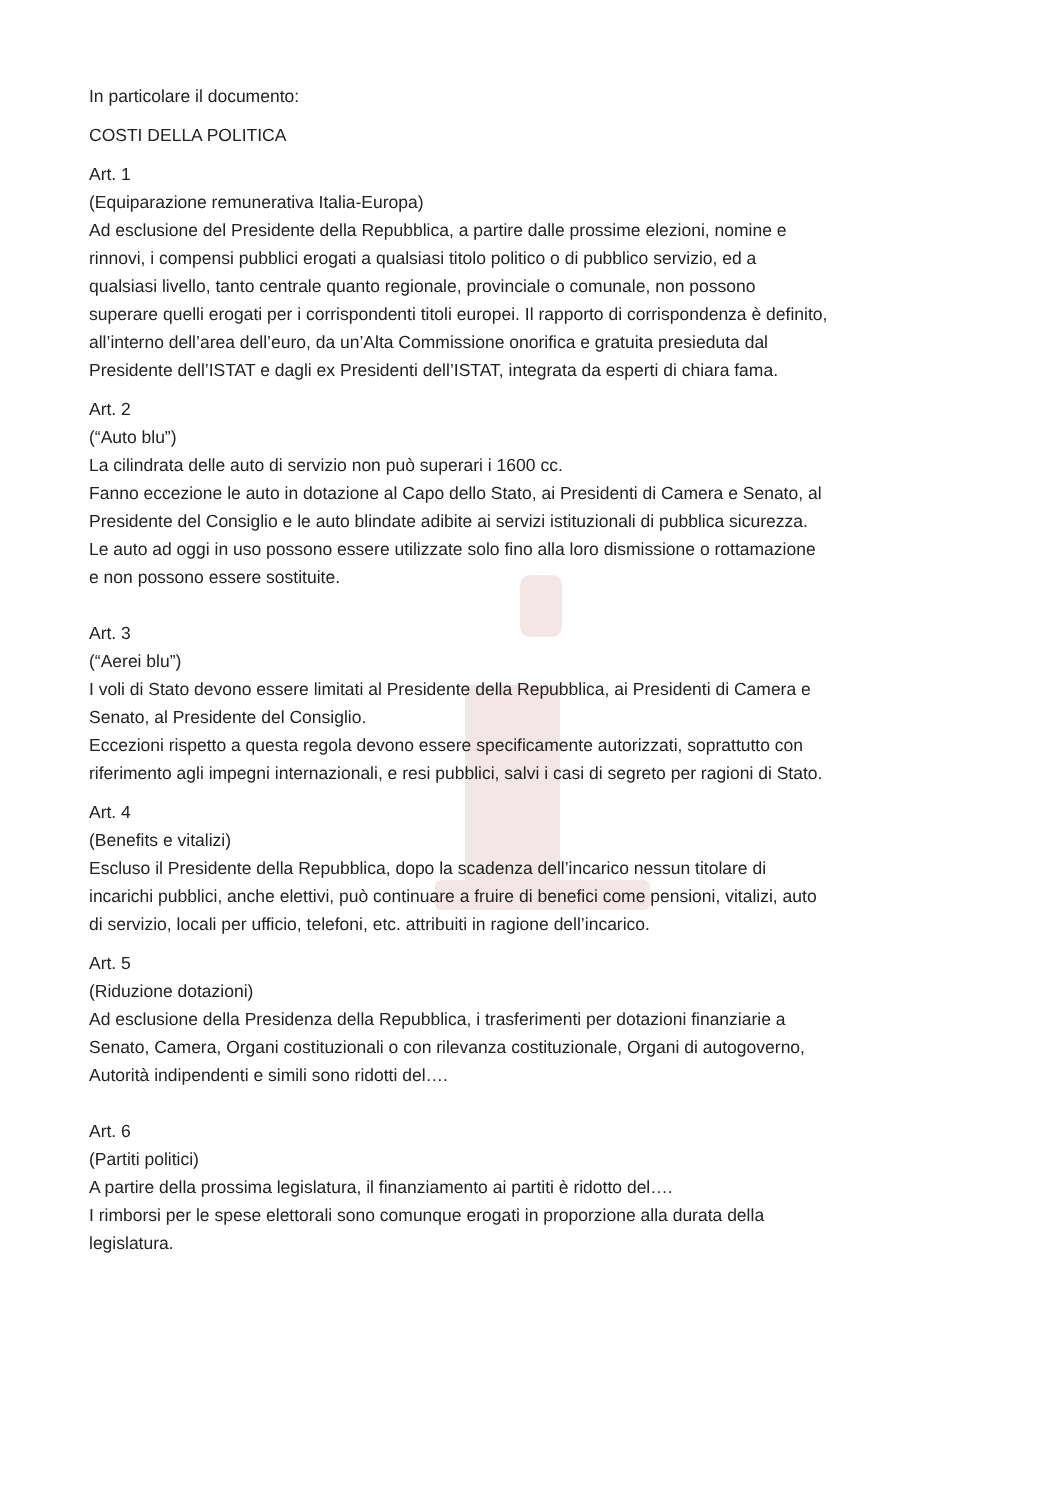In particolare il documento:
COSTI DELLA POLITICA
Art. 1
(Equiparazione remunerativa Italia-Europa)
Ad esclusione del Presidente della Repubblica, a partire dalle prossime elezioni, nomine e rinnovi, i compensi pubblici erogati a qualsiasi titolo politico o di pubblico servizio, ed a qualsiasi livello, tanto centrale quanto regionale, provinciale o comunale, non possono superare quelli erogati per i corrispondenti titoli europei. Il rapporto di corrispondenza è definito, all’interno dell’area dell’euro, da un’Alta Commissione onorifica e gratuita presieduta dal Presidente dell’ISTAT e dagli ex Presidenti dell’ISTAT, integrata da esperti di chiara fama.
Art. 2
(“Auto blu”)
La cilindrata delle auto di servizio non può superari i 1600 cc.
Fanno eccezione le auto in dotazione al Capo dello Stato, ai Presidenti di Camera e Senato, al Presidente del Consiglio e le auto blindate adibite ai servizi istituzionali di pubblica sicurezza.
Le auto ad oggi in uso possono essere utilizzate solo fino alla loro dismissione o rottamazione e non possono essere sostituite.
Art. 3
(“Aerei blu”)
I voli di Stato devono essere limitati al Presidente della Repubblica, ai Presidenti di Camera e Senato, al Presidente del Consiglio.
Eccezioni rispetto a questa regola devono essere specificamente autorizzati, soprattutto con riferimento agli impegni internazionali, e resi pubblici, salvi i casi di segreto per ragioni di Stato.
Art. 4
(Benefits e vitalizi)
Escluso il Presidente della Repubblica, dopo la scadenza dell’incarico nessun titolare di incarichi pubblici, anche elettivi, può continuare a fruire di benefici come pensioni, vitalizi, auto di servizio, locali per ufficio, telefoni, etc. attribuiti in ragione dell’incarico.
Art. 5
(Riduzione dotazioni)
Ad esclusione della Presidenza della Repubblica, i trasferimenti per dotazioni finanziarie a Senato, Camera, Organi costituzionali o con rilevanza costituzionale, Organi di autogoverno, Autorità indipendenti e simili sono ridotti del….
Art. 6
(Partiti politici)
A partire della prossima legislatura, il finanziamento ai partiti è ridotto del….
I rimborsi per le spese elettorali sono comunque erogati in proporzione alla durata della legislatura.